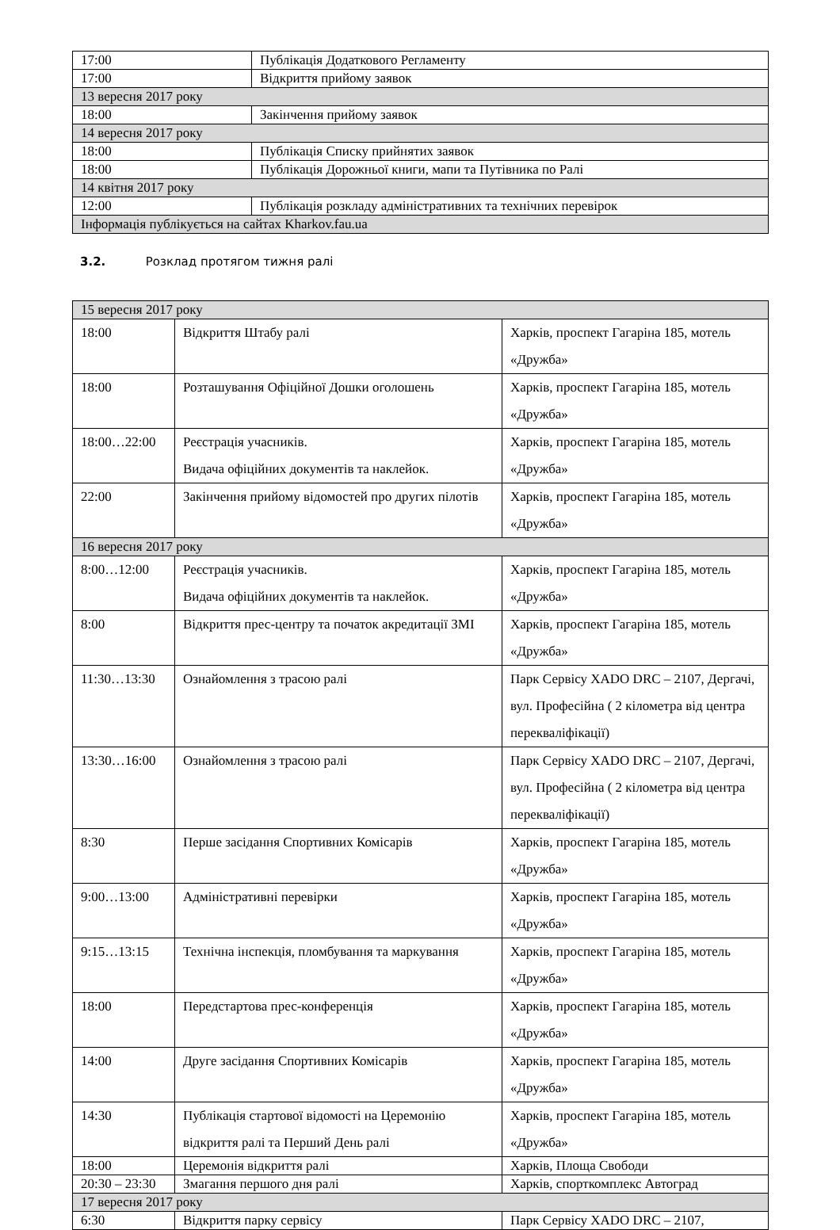| 17:00 | Публікація Додаткового Регламенту |
| 17:00 | Відкриття прийому заявок |
| 13 вересня 2017 року | |
| 18:00 | Закінчення прийому заявок |
| 14 вересня 2017 року | |
| 18:00 | Публікація Списку прийнятих заявок |
| 18:00 | Публікація Дорожньої книги, мапи та Путівника по Ралі |
| 14 квітня 2017 року | |
| 12:00 | Публікація розкладу адміністративних та технічних перевірок |
| Інформація публікується на сайтах Kharkov.fau.ua | |
3.2. Розклад протягом тижня ралі
| 15 вересня 2017 року | | |
| 18:00 | Відкриття Штабу ралі | Харків, проспект Гагаріна 185, мотель «Дружба» |
| 18:00 | Розташування Офіційної Дошки оголошень | Харків, проспект Гагаріна 185, мотель «Дружба» |
| 18:00…22:00 | Реєстрація учасників. Видача офіційних документів та наклейок. | Харків, проспект Гагаріна 185, мотель «Дружба» |
| 22:00 | Закінчення прийому відомостей про других пілотів | Харків, проспект Гагаріна 185, мотель «Дружба» |
| 16 вересня 2017 року | | |
| 8:00…12:00 | Реєстрація учасників. Видача офіційних документів та наклейок. | Харків, проспект Гагаріна 185, мотель «Дружба» |
| 8:00 | Відкриття прес-центру та початок акредитації ЗМІ | Харків, проспект Гагаріна 185, мотель «Дружба» |
| 11:30…13:30 | Ознайомлення з трасою ралі | Парк Сервісу XADO DRC – 2107, Дергачі, вул. Професійна ( 2 кілометра від центра перекваліфікації) |
| 13:30…16:00 | Ознайомлення з трасою ралі | Парк Сервісу XADO DRC – 2107, Дергачі, вул. Професійна ( 2 кілометра від центра перекваліфікації) |
| 8:30 | Перше засідання Спортивних Комісарів | Харків, проспект Гагаріна 185, мотель «Дружба» |
| 9:00…13:00 | Адміністративні перевірки | Харків, проспект Гагаріна 185, мотель «Дружба» |
| 9:15…13:15 | Технічна інспекція, пломбування та маркування | Харків, проспект Гагаріна 185, мотель «Дружба» |
| 18:00 | Передстартова прес-конференція | Харків, проспект Гагаріна 185, мотель «Дружба» |
| 14:00 | Друге засідання Спортивних Комісарів | Харків, проспект Гагаріна 185, мотель «Дружба» |
| 14:30 | Публікація стартової відомості на Церемонію відкриття ралі та Перший День ралі | Харків, проспект Гагаріна 185, мотель «Дружба» |
| 18:00 | Церемонія відкриття ралі | Харків, Площа Свободи |
| 20:30 – 23:30 | Змагання першого дня ралі | Харків, спорткомплекс Автоград |
| 17 вересня 2017 року | | |
| 6:30 | Відкриття парку сервісу | Парк Сервісу XADO DRC – 2107, |